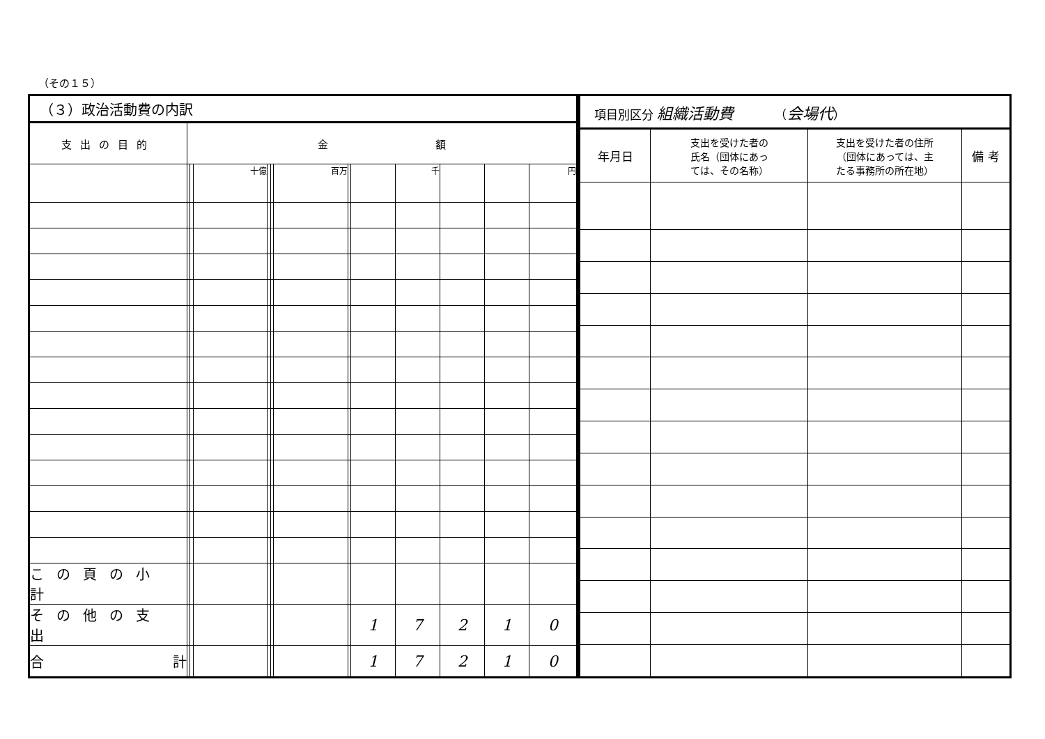（その１５）
| （３）政治活動費の内訳 | | | | | | | | | | | | |
| 支出の目的 | 金 額 | | | | | | | | | | | |
| | | | 十億 | | | 百万 | | | 千 | | | 円 |
| この頁の小計 | | | | | | | | | | | | |
| その他の支出 | | | | | | | | 1 | 7 | 2 | 1 | 0 |
| 合 計 | | | | | | | | 1 | 7 | 2 | 1 | 0 |
| 項目別区分 組織活動費 （ 会場代 ） | | | |
| 年月日 | 支出を受けた者の 氏名（団体にあっ ては、その名称） | 支出を受けた者の住所 （団体にあっては、主 たる事務所の所在地） | 備 考 |